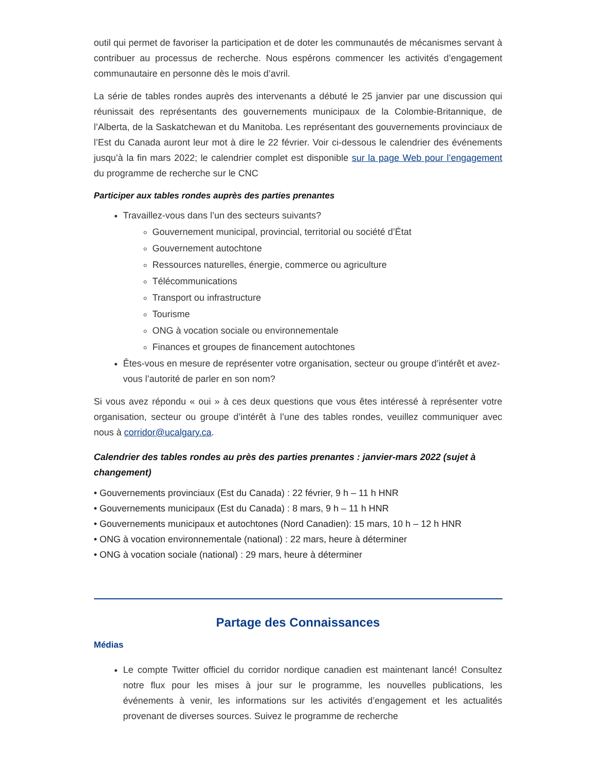outil qui permet de favoriser la participation et de doter les communautés de mécanismes servant à contribuer au processus de recherche. Nous espérons commencer les activités d’engagement communautaire en personne dès le mois d’avril.
La série de tables rondes auprès des intervenants a débuté le 25 janvier par une discussion qui réunissait des représentants des gouvernements municipaux de la Colombie-Britannique, de l’Alberta, de la Saskatchewan et du Manitoba. Les représentant des gouvernements provinciaux de l’Est du Canada auront leur mot à dire le 22 février. Voir ci-dessous le calendrier des événements jusqu’à la fin mars 2022; le calendrier complet est disponible sur la page Web pour l’engagement du programme de recherche sur le CNC
Participer aux tables rondes auprès des parties prenantes
Travaillez-vous dans l’un des secteurs suivants?
Gouvernement municipal, provincial, territorial ou société d’État
Gouvernement autochtone
Ressources naturelles, énergie, commerce ou agriculture
Télécommunications
Transport ou infrastructure
Tourisme
ONG à vocation sociale ou environnementale
Finances et groupes de financement autochtones
Êtes-vous en mesure de représenter votre organisation, secteur ou groupe d’intérêt et avez-vous l’autorité de parler en son nom?
Si vous avez répondu « oui » à ces deux questions que vous êtes intéressé à représenter votre organisation, secteur ou groupe d’intérêt à l’une des tables rondes, veuillez communiquer avec nous à corridor@ucalgary.ca.
Calendrier des tables rondes au près des parties prenantes : janvier-mars 2022 (sujet à changement)
• Gouvernements provinciaux (Est du Canada) : 22 février, 9 h – 11 h HNR
• Gouvernements municipaux (Est du Canada) : 8 mars, 9 h – 11 h HNR
• Gouvernements municipaux et autochtones (Nord Canadien): 15 mars, 10 h – 12 h HNR
• ONG à vocation environnementale (national) : 22 mars, heure à déterminer
• ONG à vocation sociale (national) : 29 mars, heure à déterminer
Partage des Connaissances
Médias
Le compte Twitter officiel du corridor nordique canadien est maintenant lancé! Consultez notre flux pour les mises à jour sur le programme, les nouvelles publications, les événements à venir, les informations sur les activités d’engagement et les actualités provenant de diverses sources. Suivez le programme de recherche